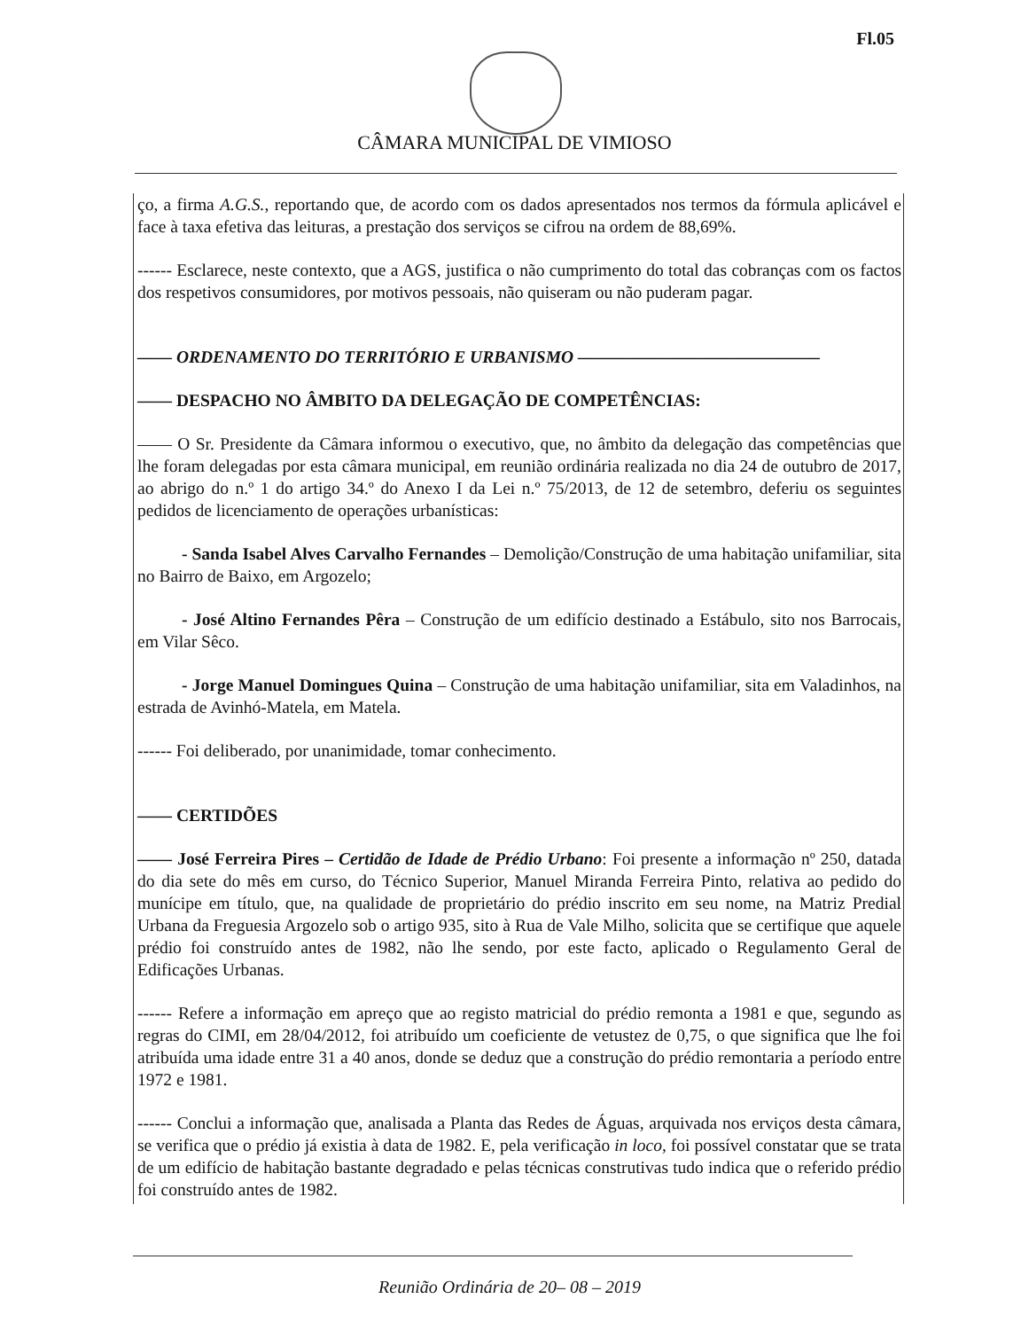Fl.05
CÂMARA MUNICIPAL DE VIMIOSO
ço, a firma A.G.S., reportando que, de acordo com os dados apresentados nos termos da fórmula aplicável e face à taxa efetiva das leituras, a prestação dos serviços se cifrou na ordem de 88,69%.
------ Esclarece, neste contexto, que a AGS, justifica o não cumprimento do total das cobranças com os factos dos respetivos consumidores, por motivos pessoais, não quiseram ou não puderam pagar.
—— ORDENAMENTO DO TERRITÓRIO E URBANISMO ——————————————
—— DESPACHO NO ÂMBITO DA DELEGAÇÃO DE COMPETÊNCIAS:
—— O Sr. Presidente da Câmara informou o executivo, que, no âmbito da delegação das competências que lhe foram delegadas por esta câmara municipal, em reunião ordinária realizada no dia 24 de outubro de 2017, ao abrigo do n.º 1 do artigo 34.º do Anexo I da Lei n.º 75/2013, de 12 de setembro, deferiu os seguintes pedidos de licenciamento de operações urbanísticas:
- Sanda Isabel Alves Carvalho Fernandes – Demolição/Construção de uma habitação unifamiliar, sita no Bairro de Baixo, em Argozelo;
- José Altino Fernandes Pêra – Construção de um edifício destinado a Estábulo, sito nos Barrocais, em Vilar Sêco.
- Jorge Manuel Domingues Quina – Construção de uma habitação unifamiliar, sita em Valadinhos, na estrada de Avinhó-Matela, em Matela.
------ Foi deliberado, por unanimidade, tomar conhecimento.
—— CERTIDÕES
—— José Ferreira Pires – Certidão de Idade de Prédio Urbano: Foi presente a informação nº 250, datada do dia sete do mês em curso, do Técnico Superior, Manuel Miranda Ferreira Pinto, relativa ao pedido do munícipe em título, que, na qualidade de proprietário do prédio inscrito em seu nome, na Matriz Predial Urbana da Freguesia Argozelo sob o artigo 935, sito à Rua de Vale Milho, solicita que se certifique que aquele prédio foi construído antes de 1982, não lhe sendo, por este facto, aplicado o Regulamento Geral de Edificações Urbanas.
------ Refere a informação em apreço que ao registo matricial do prédio remonta a 1981 e que, segundo as regras do CIMI, em 28/04/2012, foi atribuído um coeficiente de vetustez de 0,75, o que significa que lhe foi atribuída uma idade entre 31 a 40 anos, donde se deduz que a construção do prédio remontaria a período entre 1972 e 1981.
------ Conclui a informação que, analisada a Planta das Redes de Águas, arquivada nos erviços desta câmara, se verifica que o prédio já existia à data de 1982. E, pela verificação in loco, foi possível constatar que se trata de um edifício de habitação bastante degradado e pelas técnicas construtivas tudo indica que o referido prédio foi construído antes de 1982.
Reunião Ordinária de 20– 08 – 2019